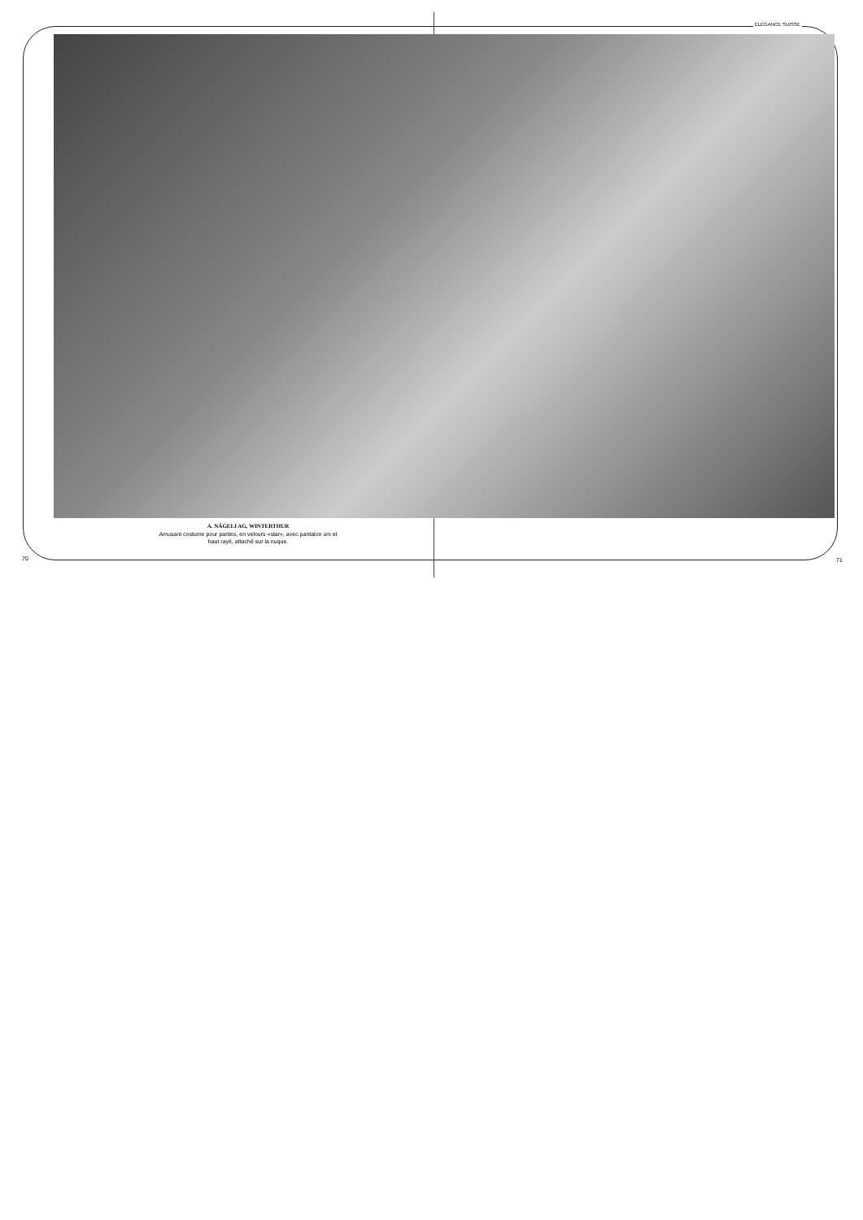ÉLÉGANCE SUISSE
A. NÄGELI AG, WINTERTHUR
Amusant costume pour parties, en velours «star», avec pantalon uni et haut rayé, attaché sur la nuque.
70 71